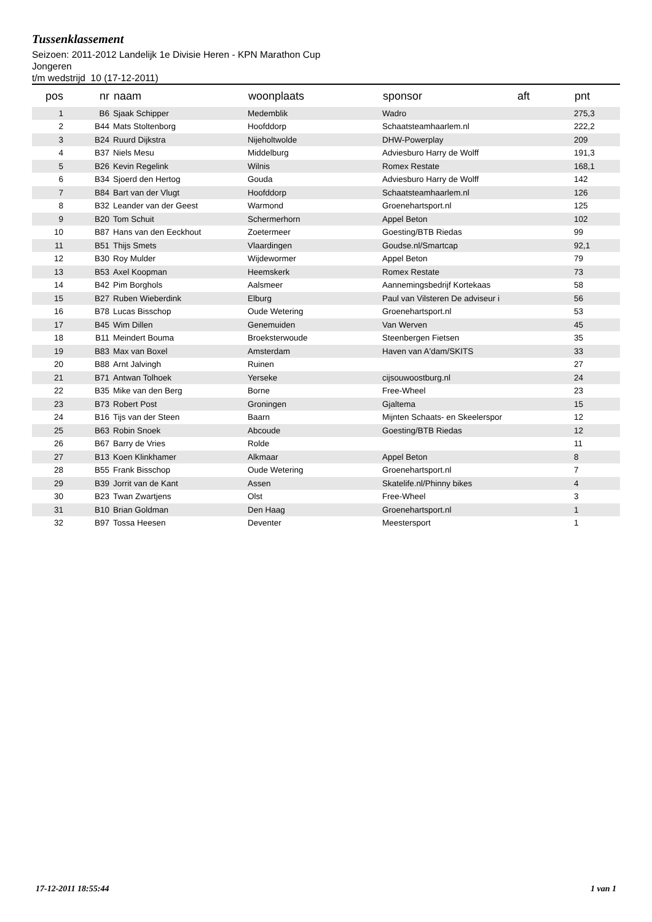Tussenklassement
Seizoen: 2011-2012 Landelijk 1e Divisie Heren - KPN Marathon Cup
Jongeren
t/m wedstrijd 10 (17-12-2011)
| pos | nr | naam | woonplaats | sponsor | aft | pnt |
| --- | --- | --- | --- | --- | --- | --- |
| 1 | B6 | Sjaak Schipper | Medemblik | Wadro | | 275,3 |
| 2 | B44 | Mats Stoltenborg | Hoofddorp | Schaatsteamhaarlem.nl | | 222,2 |
| 3 | B24 | Ruurd Dijkstra | Nijeholtwolde | DHW-Powerplay | | 209 |
| 4 | B37 | Niels Mesu | Middelburg | Adviesburo Harry de Wolff | | 191,3 |
| 5 | B26 | Kevin Regelink | Wilnis | Romex Restate | | 168,1 |
| 6 | B34 | Sjoerd den Hertog | Gouda | Adviesburo Harry de Wolff | | 142 |
| 7 | B84 | Bart van der Vlugt | Hoofddorp | Schaatsteamhaarlem.nl | | 126 |
| 8 | B32 | Leander van der Geest | Warmond | Groenehartsport.nl | | 125 |
| 9 | B20 | Tom Schuit | Schermerhorn | Appel Beton | | 102 |
| 10 | B87 | Hans van den Eeckhout | Zoetermeer | Goesting/BTB Riedas | | 99 |
| 11 | B51 | Thijs Smets | Vlaardingen | Goudse.nl/Smartcap | | 92,1 |
| 12 | B30 | Roy Mulder | Wijdewormer | Appel Beton | | 79 |
| 13 | B53 | Axel Koopman | Heemskerk | Romex Restate | | 73 |
| 14 | B42 | Pim Borghols | Aalsmeer | Aannemingsbedrijf Kortekaas | | 58 |
| 15 | B27 | Ruben Wieberdink | Elburg | Paul van Vilsteren De adviseur i | | 56 |
| 16 | B78 | Lucas Bisschop | Oude Wetering | Groenehartsport.nl | | 53 |
| 17 | B45 | Wim Dillen | Genemuiden | Van Werven | | 45 |
| 18 | B11 | Meindert Bouma | Broeksterwoude | Steenbergen Fietsen | | 35 |
| 19 | B83 | Max van Boxel | Amsterdam | Haven van A'dam/SKITS | | 33 |
| 20 | B88 | Arnt Jalvingh | Ruinen | | | 27 |
| 21 | B71 | Antwan Tolhoek | Yerseke | cijsouwoostburg.nl | | 24 |
| 22 | B35 | Mike van den Berg | Borne | Free-Wheel | | 23 |
| 23 | B73 | Robert Post | Groningen | Gjaltema | | 15 |
| 24 | B16 | Tijs van der Steen | Baarn | Mijnten Schaats- en Skeelerspor | | 12 |
| 25 | B63 | Robin Snoek | Abcoude | Goesting/BTB Riedas | | 12 |
| 26 | B67 | Barry de Vries | Rolde | | | 11 |
| 27 | B13 | Koen Klinkhamer | Alkmaar | Appel Beton | | 8 |
| 28 | B55 | Frank Bisschop | Oude Wetering | Groenehartsport.nl | | 7 |
| 29 | B39 | Jorrit van de Kant | Assen | Skatelife.nl/Phinny bikes | | 4 |
| 30 | B23 | Twan Zwartjens | Olst | Free-Wheel | | 3 |
| 31 | B10 | Brian Goldman | Den Haag | Groenehartsport.nl | | 1 |
| 32 | B97 | Tossa Heesen | Deventer | Meestersport | | 1 |
17-12-2011 18:55:44 1 van 1